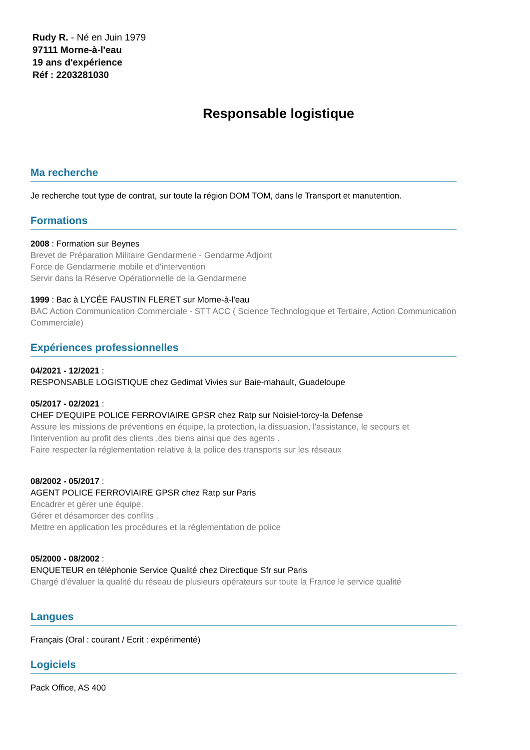Rudy R. - Né en Juin 1979
97111 Morne-à-l'eau
19 ans d'expérience
Réf : 2203281030
Responsable logistique
Ma recherche
Je recherche tout type de contrat, sur toute la région DOM TOM, dans le Transport et manutention.
Formations
2008 : Formation sur Beynes
Brevet de Préparation Militaire Gendarmerie - Gendarme Adjoint
Force de Gendarmerie mobile et d'intervention
Servir dans la Réserve Opérationnelle de la Gendarmerie
1999 : Bac à LYCÉE FAUSTIN FLERET sur Morne-à-l'eau
BAC Action Communication Commerciale - STT ACC ( Science Technologique et Tertiaire, Action Communication Commerciale)
Expériences professionnelles
04/2021 - 12/2021 :
RESPONSABLE LOGISTIQUE chez Gedimat Vivies sur Baie-mahault, Guadeloupe
05/2017 - 02/2021 :
CHEF D'EQUIPE POLICE FERROVIAIRE GPSR chez Ratp sur Noisiel-torcy-la Defense
Assure les missions de préventions en équipe, la protection, la dissuasion, l'assistance, le secours et l'intervention au profit des clients ,des biens ainsi que des agents .
Faire respecter la réglementation relative à la police des transports sur les réseaux
08/2002 - 05/2017 :
AGENT POLICE FERROVIAIRE GPSR chez Ratp sur Paris
Encadrer et gérer une équipe.
Gérer et désamorcer des conflits .
Mettre en application les procédures et la réglementation de police
05/2000 - 08/2002 :
ENQUETEUR en téléphonie Service Qualité chez Directique Sfr sur Paris
Chargé d'évaluer la qualité du réseau de plusieurs opérateurs sur toute la France le service qualité
Langues
Français (Oral : courant / Ecrit : expérimenté)
Logiciels
Pack Office, AS 400